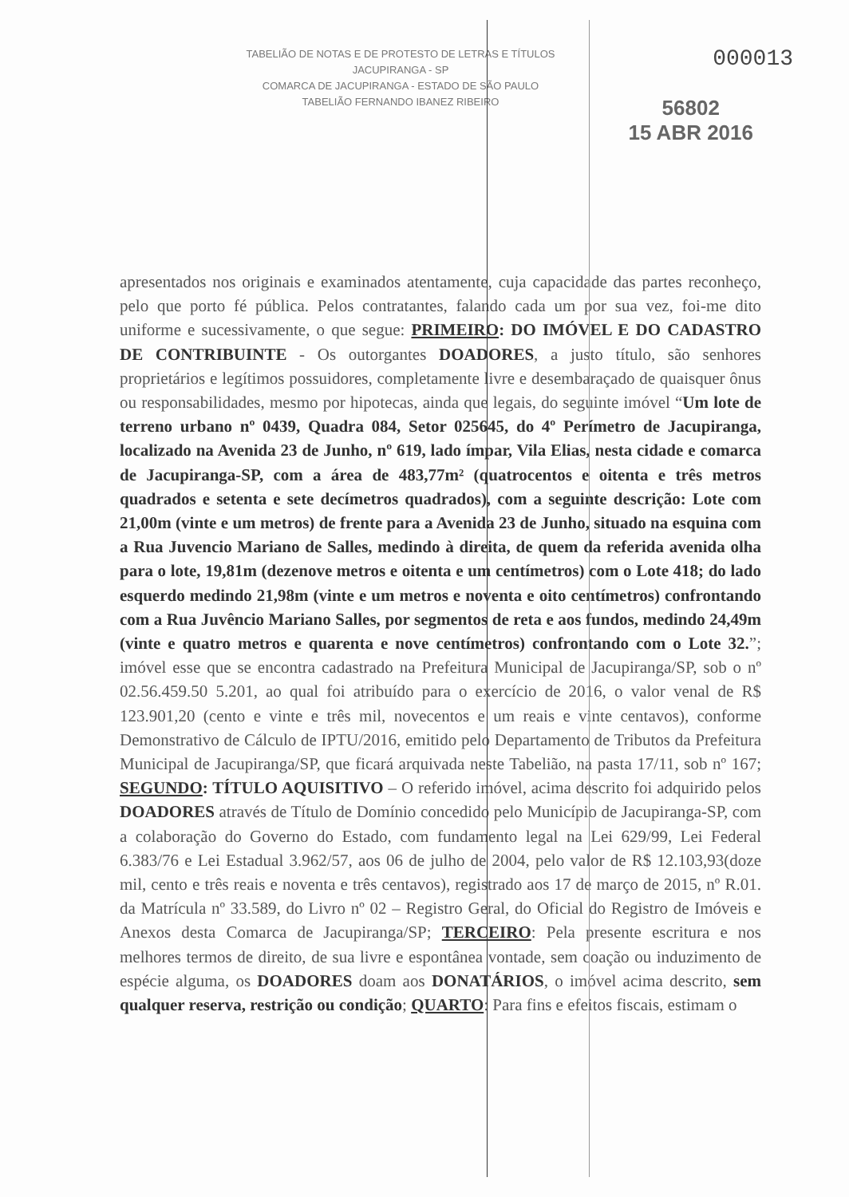000013
TABELIÃO DE NOTAS E DE PROTESTO DE LETRAS E TÍTULOS
JACUPIRANGA - SP
COMARCA DE JACUPIRANGA - ESTADO DE SÃO PAULO
TABELIÃO FERNANDO IBANEZ RIBEIRO
56802
15 ABR 2016
apresentados nos originais e examinados atentamente, cuja capacidade das partes reconheço, pelo que porto fé pública. Pelos contratantes, falando cada um por sua vez, foi-me dito uniforme e sucessivamente, o que segue: PRIMEIRO: DO IMÓVEL E DO CADASTRO DE CONTRIBUINTE - Os outorgantes DOADORES, a justo título, são senhores proprietários e legítimos possuidores, completamente livre e desembaraçado de quaisquer ônus ou responsabilidades, mesmo por hipotecas, ainda que legais, do seguinte imóvel “Um lote de terreno urbano nº 0439, Quadra 084, Setor 025645, do 4º Perímetro de Jacupiranga, localizado na Avenida 23 de Junho, nº 619, lado ímpar, Vila Elias, nesta cidade e comarca de Jacupiranga-SP, com a área de 483,77m² (quatrocentos e oitenta e três metros quadrados e setenta e sete decímetros quadrados), com a seguinte descrição: Lote com 21,00m (vinte e um metros) de frente para a Avenida 23 de Junho, situado na esquina com a Rua Juvencio Mariano de Salles, medindo à direita, de quem da referida avenida olha para o lote, 19,81m (dezenove metros e oitenta e um centímetros) com o Lote 418; do lado esquerdo medindo 21,98m (vinte e um metros e noventa e oito centímetros) confrontando com a Rua Juvêncio Mariano Salles, por segmentos de reta e aos fundos, medindo 24,49m (vinte e quatro metros e quarenta e nove centímetros) confrontando com o Lote 32.”; imóvel esse que se encontra cadastrado na Prefeitura Municipal de Jacupiranga/SP, sob o nº 02.56.459.50 5.201, ao qual foi atribuído para o exercício de 2016, o valor venal de R$ 123.901,20 (cento e vinte e três mil, novecentos e um reais e vinte centavos), conforme Demonstrativo de Cálculo de IPTU/2016, emitido pelo Departamento de Tributos da Prefeitura Municipal de Jacupiranga/SP, que ficará arquivada neste Tabelião, na pasta 17/11, sob nº 167; SEGUNDO: TÍTULO AQUISITIVO – O referido imóvel, acima descrito foi adquirido pelos DOADORES através de Título de Domínio concedido pelo Município de Jacupiranga-SP, com a colaboração do Governo do Estado, com fundamento legal na Lei 629/99, Lei Federal 6.383/76 e Lei Estadual 3.962/57, aos 06 de julho de 2004, pelo valor de R$ 12.103,93(doze mil, cento e três reais e noventa e três centavos), registrado aos 17 de março de 2015, nº R.01. da Matrícula nº 33.589, do Livro nº 02 – Registro Geral, do Oficial do Registro de Imóveis e Anexos desta Comarca de Jacupiranga/SP; TERCEIRO: Pela presente escritura e nos melhores termos de direito, de sua livre e espontânea vontade, sem coação ou induzimento de espécie alguma, os DOADORES doam aos DONATÁRIOS, o imóvel acima descrito, sem qualquer reserva, restrição ou condição; QUARTO: Para fins e efeitos fiscais, estimam o